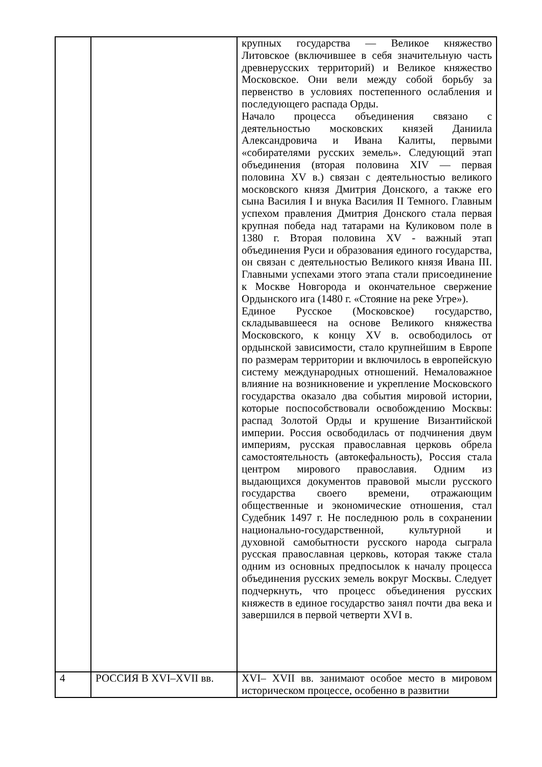| | | крупных государства — Великое княжество Литовское (включившее в себя значительную часть древнерусских территорий) и Великое княжество Московское. Они вели между собой борьбу за первенство в условиях постепенного ослабления и последующего распада Орды. Начало процесса объединения связано с деятельностью московских князей Даниила Александровича и Ивана Калиты, первыми «собирателями русских земель». Следующий этап объединения (вторая половина XIV — первая половина XV в.) связан с деятельностью великого московского князя Дмитрия Донского, а также его сына Василия I и внука Василия II Темного. Главным успехом правления Дмитрия Донского стала первая крупная победа над татарами на Куликовом поле в 1380 г. Вторая половина XV - важный этап объединения Руси и образования единого государства, он связан с деятельностью Великого князя Ивана III. Главными успехами этого этапа стали присоединение к Москве Новгорода и окончательное свержение Ордынского ига (1480 г. «Стояние на реке Угре»). Единое Русское (Московское) государство, складывавшееся на основе Великого княжества Московского, к концу XV в. освободилось от ордынской зависимости, стало крупнейшим в Европе по размерам территории и включилось в европейскую систему международных отношений. Немаловажное влияние на возникновение и укрепление Московского государства оказало два события мировой истории, которые поспособствовали освобождению Москвы: распад Золотой Орды и крушение Византийской империи. Россия освободилась от подчинения двум империям, русская православная церковь обрела самостоятельность (автокефальность), Россия стала центром мирового православия. Одним из выдающихся документов правовой мысли русского государства своего времени, отражающим общественные и экономические отношения, стал Судебник 1497 г. Не последнюю роль в сохранении национально-государственной, культурной и духовной самобытности русского народа сыграла русская православная церковь, которая также стала одним из основных предпосылок к началу процесса объединения русских земель вокруг Москвы. Следует подчеркнуть, что процесс объединения русских княжеств в единое государство занял почти два века и завершился в первой четверти XVI в. |
| 4 | РОССИЯ В XVI–XVII вв. | XVI– XVII вв. занимают особое место в мировом историческом процессе, особенно в развитии |